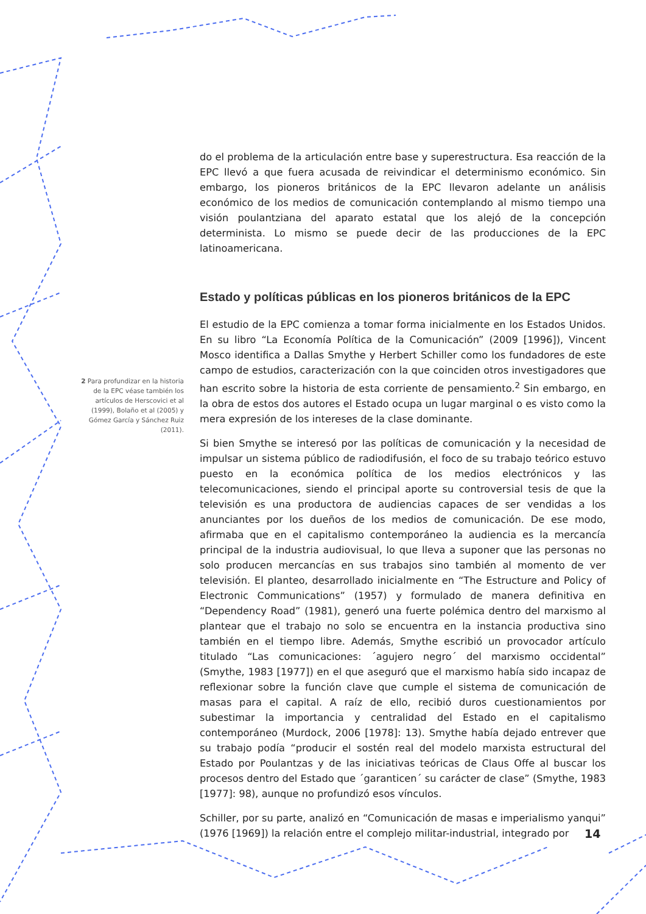do el problema de la articulación entre base y superestructura. Esa reacción de la EPC llevó a que fuera acusada de reivindicar el determinismo económico. Sin embargo, los pioneros británicos de la EPC llevaron adelante un análisis económico de los medios de comunicación contemplando al mismo tiempo una visión poulantziana del aparato estatal que los alejó de la concepción determinista. Lo mismo se puede decir de las producciones de la EPC latinoamericana.
Estado y políticas públicas en los pioneros británicos de la EPC
El estudio de la EPC comienza a tomar forma inicialmente en los Estados Unidos. En su libro “La Economía Política de la Comunicación” (2009 [1996]), Vincent Mosco identifica a Dallas Smythe y Herbert Schiller como los fundadores de este campo de estudios, caracterización con la que coinciden otros investigadores que han escrito sobre la historia de esta corriente de pensamiento.<sup>2</sup> Sin embargo, en la obra de estos dos autores el Estado ocupa un lugar marginal o es visto como la mera expresión de los intereses de la clase dominante.
Si bien Smythe se interesó por las políticas de comunicación y la necesidad de impulsar un sistema público de radiodifusión, el foco de su trabajo teórico estuvo puesto en la económica política de los medios electrónicos y las telecomunicaciones, siendo el principal aporte su controversial tesis de que la televisión es una productora de audiencias capaces de ser vendidas a los anunciantes por los dueños de los medios de comunicación. De ese modo, afirmaba que en el capitalismo contemporáneo la audiencia es la mercancía principal de la industria audiovisual, lo que lleva a suponer que las personas no solo producen mercancías en sus trabajos sino también al momento de ver televisión. El planteo, desarrollado inicialmente en “The Estructure and Policy of Electronic Communications” (1957) y formulado de manera definitiva en “Dependency Road” (1981), generó una fuerte polémica dentro del marxismo al plantear que el trabajo no solo se encuentra en la instancia productiva sino también en el tiempo libre. Además, Smythe escribió un provocador artículo titulado “Las comunicaciones: ´agujero negro´ del marxismo occidental” (Smythe, 1983 [1977]) en el que aseguró que el marxismo había sido incapaz de reflexionar sobre la función clave que cumple el sistema de comunicación de masas para el capital. A raíz de ello, recibió duros cuestionamientos por subestimar la importancia y centralidad del Estado en el capitalismo contemporáneo (Murdock, 2006 [1978]: 13). Smythe había dejado entrever que su trabajo podía “producir el sostén real del modelo marxista estructural del Estado por Poulantzas y de las iniciativas teóricas de Claus Offe al buscar los procesos dentro del Estado que ´garanticen´ su carácter de clase” (Smythe, 1983 [1977]: 98), aunque no profundizó esos vínculos.
Schiller, por su parte, analizó en “Comunicación de masas e imperialismo yanqui” (1976 [1969]) la relación entre el complejo militar-industrial, integrado por
2 Para profundizar en la historia de la EPC véase también los artículos de Herscovici et al (1999), Bolaño et al (2005) y Gómez García y Sánchez Ruiz (2011).
14